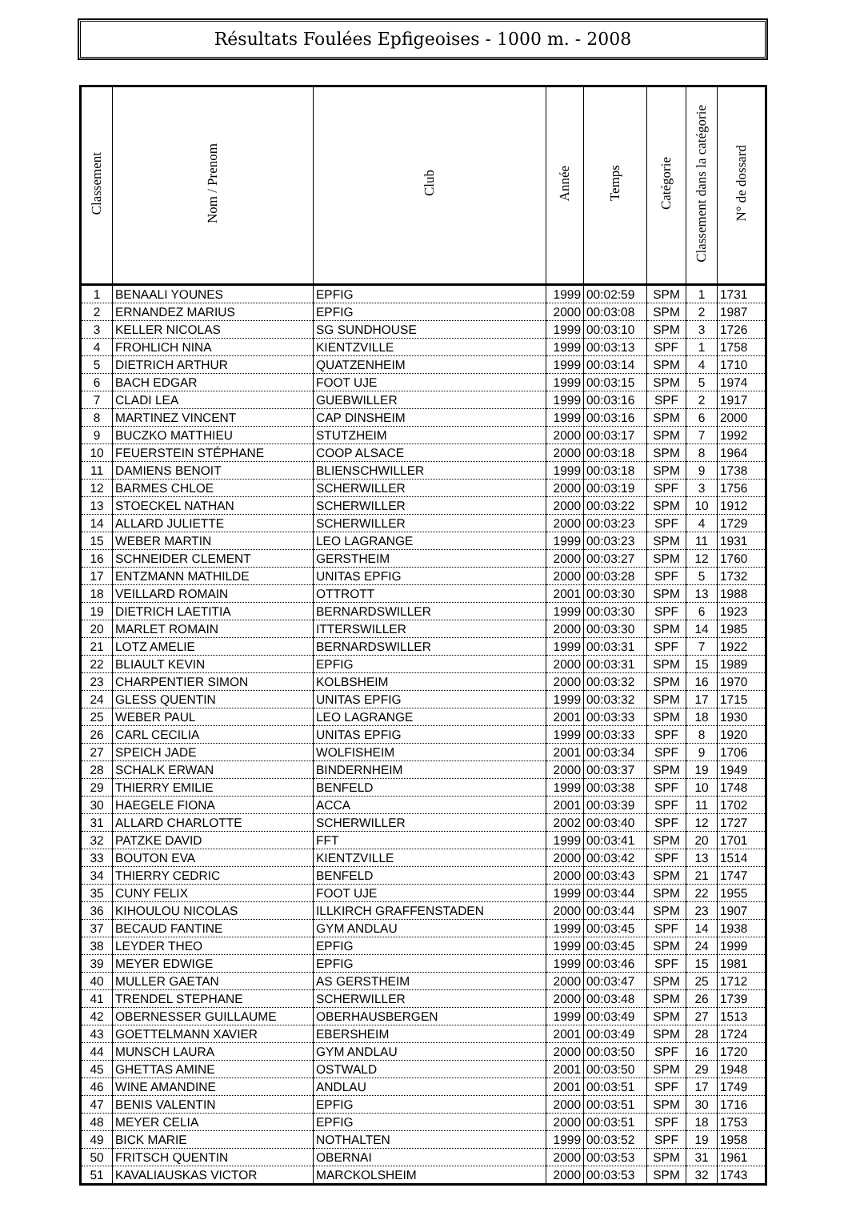Résultats Foulées Epfigeoises - 1000 m. - 2008
| Classement | Nom / Prenom | Club | Année | Temps | Catégorie | Classement dans la catégorie | N° de dossard |
| --- | --- | --- | --- | --- | --- | --- | --- |
| 1 | BENAALI YOUNES | EPFIG | 1999 | 00:02:59 | SPM | 1 | 1731 |
| 2 | ERNANDEZ MARIUS | EPFIG | 2000 | 00:03:08 | SPM | 2 | 1987 |
| 3 | KELLER NICOLAS | SG SUNDHOUSE | 1999 | 00:03:10 | SPM | 3 | 1726 |
| 4 | FROHLICH NINA | KIENTZVILLE | 1999 | 00:03:13 | SPF | 1 | 1758 |
| 5 | DIETRICH ARTHUR | QUATZENHEIM | 1999 | 00:03:14 | SPM | 4 | 1710 |
| 6 | BACH EDGAR | FOOT UJE | 1999 | 00:03:15 | SPM | 5 | 1974 |
| 7 | CLADI LEA | GUEBWILLER | 1999 | 00:03:16 | SPF | 2 | 1917 |
| 8 | MARTINEZ VINCENT | CAP DINSHEIM | 1999 | 00:03:16 | SPM | 6 | 2000 |
| 9 | BUCZKO MATTHIEU | STUTZHEIM | 2000 | 00:03:17 | SPM | 7 | 1992 |
| 10 | FEUERSTEIN STÉPHANE | COOP ALSACE | 2000 | 00:03:18 | SPM | 8 | 1964 |
| 11 | DAMIENS BENOIT | BLIENSCHWILLER | 1999 | 00:03:18 | SPM | 9 | 1738 |
| 12 | BARMES CHLOE | SCHERWILLER | 2000 | 00:03:19 | SPF | 3 | 1756 |
| 13 | STOECKEL NATHAN | SCHERWILLER | 2000 | 00:03:22 | SPM | 10 | 1912 |
| 14 | ALLARD JULIETTE | SCHERWILLER | 2000 | 00:03:23 | SPF | 4 | 1729 |
| 15 | WEBER MARTIN | LEO LAGRANGE | 1999 | 00:03:23 | SPM | 11 | 1931 |
| 16 | SCHNEIDER CLEMENT | GERSTHEIM | 2000 | 00:03:27 | SPM | 12 | 1760 |
| 17 | ENTZMANN MATHILDE | UNITAS EPFIG | 2000 | 00:03:28 | SPF | 5 | 1732 |
| 18 | VEILLARD ROMAIN | OTTROTT | 2001 | 00:03:30 | SPM | 13 | 1988 |
| 19 | DIETRICH LAETITIA | BERNARDSWILLER | 1999 | 00:03:30 | SPF | 6 | 1923 |
| 20 | MARLET ROMAIN | ITTERSWILLER | 2000 | 00:03:30 | SPM | 14 | 1985 |
| 21 | LOTZ AMELIE | BERNARDSWILLER | 1999 | 00:03:31 | SPF | 7 | 1922 |
| 22 | BLIAULT KEVIN | EPFIG | 2000 | 00:03:31 | SPM | 15 | 1989 |
| 23 | CHARPENTIER SIMON | KOLBSHEIM | 2000 | 00:03:32 | SPM | 16 | 1970 |
| 24 | GLESS QUENTIN | UNITAS EPFIG | 1999 | 00:03:32 | SPM | 17 | 1715 |
| 25 | WEBER PAUL | LEO LAGRANGE | 2001 | 00:03:33 | SPM | 18 | 1930 |
| 26 | CARL CECILIA | UNITAS EPFIG | 1999 | 00:03:33 | SPF | 8 | 1920 |
| 27 | SPEICH JADE | WOLFISHEIM | 2001 | 00:03:34 | SPF | 9 | 1706 |
| 28 | SCHALK ERWAN | BINDERNHEIM | 2000 | 00:03:37 | SPM | 19 | 1949 |
| 29 | THIERRY EMILIE | BENFELD | 1999 | 00:03:38 | SPF | 10 | 1748 |
| 30 | HAEGELE FIONA | ACCA | 2001 | 00:03:39 | SPF | 11 | 1702 |
| 31 | ALLARD CHARLOTTE | SCHERWILLER | 2002 | 00:03:40 | SPF | 12 | 1727 |
| 32 | PATZKE DAVID | FFT | 1999 | 00:03:41 | SPM | 20 | 1701 |
| 33 | BOUTON EVA | KIENTZVILLE | 2000 | 00:03:42 | SPF | 13 | 1514 |
| 34 | THIERRY CEDRIC | BENFELD | 2000 | 00:03:43 | SPM | 21 | 1747 |
| 35 | CUNY FELIX | FOOT UJE | 1999 | 00:03:44 | SPM | 22 | 1955 |
| 36 | KIHOULOU NICOLAS | ILLKIRCH GRAFFENSTADEN | 2000 | 00:03:44 | SPM | 23 | 1907 |
| 37 | BECAUD FANTINE | GYM ANDLAU | 1999 | 00:03:45 | SPF | 14 | 1938 |
| 38 | LEYDER THEO | EPFIG | 1999 | 00:03:45 | SPM | 24 | 1999 |
| 39 | MEYER EDWIGE | EPFIG | 1999 | 00:03:46 | SPF | 15 | 1981 |
| 40 | MULLER GAETAN | AS GERSTHEIM | 2000 | 00:03:47 | SPM | 25 | 1712 |
| 41 | TRENDEL STEPHANE | SCHERWILLER | 2000 | 00:03:48 | SPM | 26 | 1739 |
| 42 | OBERNESSER GUILLAUME | OBERHAUSBERGEN | 1999 | 00:03:49 | SPM | 27 | 1513 |
| 43 | GOETTELMANN XAVIER | EBERSHEIM | 2001 | 00:03:49 | SPM | 28 | 1724 |
| 44 | MUNSCH LAURA | GYM ANDLAU | 2000 | 00:03:50 | SPF | 16 | 1720 |
| 45 | GHETTAS AMINE | OSTWALD | 2001 | 00:03:50 | SPM | 29 | 1948 |
| 46 | WINE AMANDINE | ANDLAU | 2001 | 00:03:51 | SPF | 17 | 1749 |
| 47 | BENIS VALENTIN | EPFIG | 2000 | 00:03:51 | SPM | 30 | 1716 |
| 48 | MEYER CELIA | EPFIG | 2000 | 00:03:51 | SPF | 18 | 1753 |
| 49 | BICK MARIE | NOTHALTEN | 1999 | 00:03:52 | SPF | 19 | 1958 |
| 50 | FRITSCH QUENTIN | OBERNAI | 2000 | 00:03:53 | SPM | 31 | 1961 |
| 51 | KAVALIAUSKAS VICTOR | MARCKOLSHEIM | 2000 | 00:03:53 | SPM | 32 | 1743 |